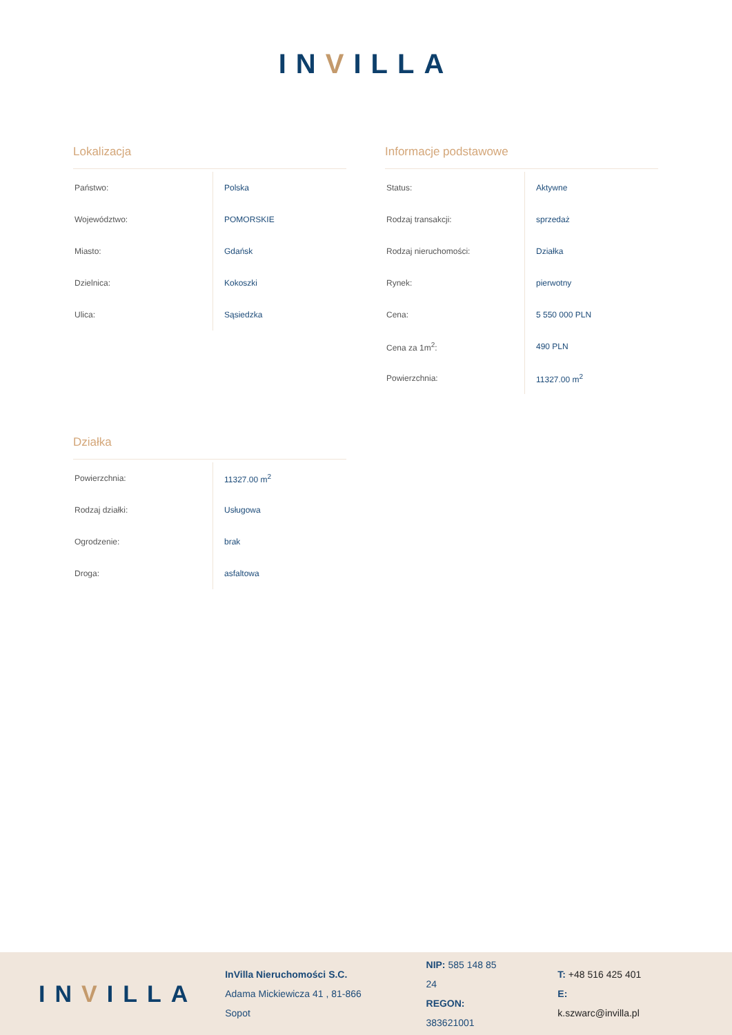INVILLA
Lokalizacja
| Państwo: | Polska |
| Województwo: | POMORSKIE |
| Miasto: | Gdańsk |
| Dzielnica: | Kokoszki |
| Ulica: | Sąsiedzka |
Informacje podstawowe
| Status: | Aktywne |
| Rodzaj transakcji: | sprzedaż |
| Rodzaj nieruchomości: | Działka |
| Rynek: | pierwotny |
| Cena: | 5 550 000 PLN |
| Cena za 1m<sup>2</sup>: | 490 PLN |
| Powierzchnia: | 11327.00 m<sup>2</sup> |
Działka
| Powierzchnia: | 11327.00 m<sup>2</sup> |
| Rodzaj działki: | Usługowa |
| Ogrodzenie: | brak |
| Droga: | asfaltowa |
INVILLA
InVilla Nieruchomości S.C.
Adama Mickiewicza 41 , 81-866 Sopot
NIP: 585 148 85 24
REGON: 383621001
T: +48 516 425 401
E: k.szwarc@invilla.pl